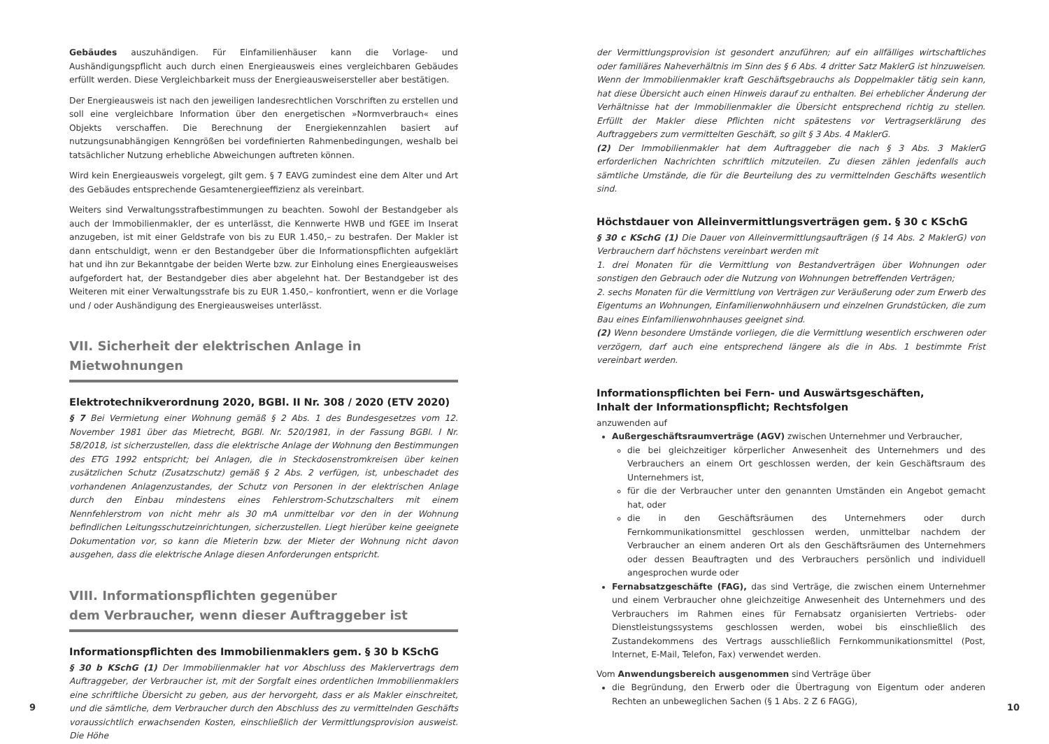Gebäudes auszuhändigen. Für Einfamilienhäuser kann die Vorlage- und Aushändigungspflicht auch durch einen Energieausweis eines vergleichbaren Gebäudes erfüllt werden. Diese Vergleichbarkeit muss der Energieausweisersteller aber bestätigen.
Der Energieausweis ist nach den jeweiligen landesrechtlichen Vorschriften zu erstellen und soll eine vergleichbare Information über den energetischen »Normverbrauch« eines Objekts verschaffen. Die Berechnung der Energiekennzahlen basiert auf nutzungsunabhängigen Kenngrößen bei vordefinierten Rahmenbedingungen, weshalb bei tatsächlicher Nutzung erhebliche Abweichungen auftreten können.
Wird kein Energieausweis vorgelegt, gilt gem. § 7 EAVG zumindest eine dem Alter und Art des Gebäudes entsprechende Gesamtenergieeffizienz als vereinbart.
Weiters sind Verwaltungsstrafbestimmungen zu beachten. Sowohl der Bestandgeber als auch der Immobilienmakler, der es unterlässt, die Kennwerte HWB und fGEE im Inserat anzugeben, ist mit einer Geldstrafe von bis zu EUR 1.450,– zu bestrafen. Der Makler ist dann entschuldigt, wenn er den Bestandgeber über die Informationspflichten aufgeklärt hat und ihn zur Bekanntgabe der beiden Werte bzw. zur Einholung eines Energieausweises aufgefordert hat, der Bestandgeber dies aber abgelehnt hat. Der Bestandgeber ist des Weiteren mit einer Verwaltungsstrafe bis zu EUR 1.450,– konfrontiert, wenn er die Vorlage und / oder Aushändigung des Energieausweises unterlässt.
VII. Sicherheit der elektrischen Anlage in Mietwohnungen
Elektrotechnikverordnung 2020, BGBl. II Nr. 308 / 2020 (ETV 2020)
§ 7 Bei Vermietung einer Wohnung gemäß § 2 Abs. 1 des Bundesgesetzes vom 12. November 1981 über das Mietrecht, BGBl. Nr. 520/1981, in der Fassung BGBl. I Nr. 58/2018, ist sicherzustellen, dass die elektrische Anlage der Wohnung den Bestimmungen des ETG 1992 entspricht; bei Anlagen, die in Steckdosenstromkreisen über keinen zusätzlichen Schutz (Zusatzschutz) gemäß § 2 Abs. 2 verfügen, ist, unbeschadet des vorhandenen Anlagenzustandes, der Schutz von Personen in der elektrischen Anlage durch den Einbau mindestens eines Fehlerstrom-Schutzschalters mit einem Nennfehlerstrom von nicht mehr als 30 mA unmittelbar vor den in der Wohnung befindlichen Leitungsschutzeinrichtungen, sicherzustellen. Liegt hierüber keine geeignete Dokumentation vor, so kann die Mieterin bzw. der Mieter der Wohnung nicht davon ausgehen, dass die elektrische Anlage diesen Anforderungen entspricht.
VIII. Informationspflichten gegenüber
dem Verbraucher, wenn dieser Auftraggeber ist
Informationspflichten des Immobilienmaklers gem. § 30 b KSchG
§ 30 b KSchG (1) Der Immobilienmakler hat vor Abschluss des Maklervertrags dem Auftraggeber, der Verbraucher ist, mit der Sorgfalt eines ordentlichen Immobilienmaklers eine schriftliche Übersicht zu geben, aus der hervorgeht, dass er als Makler einschreitet, und die sämtliche, dem Verbraucher durch den Abschluss des zu vermittelnden Geschäfts voraussichtlich erwachsenden Kosten, einschließlich der Vermittlungsprovision ausweist. Die Höhe
9
der Vermittlungsprovision ist gesondert anzuführen; auf ein allfälliges wirtschaftliches oder familiäres Naheverhältnis im Sinn des § 6 Abs. 4 dritter Satz MaklerG ist hinzuweisen. Wenn der Immobilienmakler kraft Geschäftsgebrauchs als Doppelmakler tätig sein kann, hat diese Übersicht auch einen Hinweis darauf zu enthalten. Bei erheblicher Änderung der Verhältnisse hat der Immobilienmakler die Übersicht entsprechend richtig zu stellen. Erfüllt der Makler diese Pflichten nicht spätestens vor Vertragserklärung des Auftraggebers zum vermittelten Geschäft, so gilt § 3 Abs. 4 MaklerG.
(2) Der Immobilienmakler hat dem Auftraggeber die nach § 3 Abs. 3 MaklerG erforderlichen Nachrichten schriftlich mitzuteilen. Zu diesen zählen jedenfalls auch sämtliche Umstände, die für die Beurteilung des zu vermittelnden Geschäfts wesentlich sind.
Höchstdauer von Alleinvermittlungsverträgen gem. § 30 c KSchG
§ 30 c KSchG (1) Die Dauer von Alleinvermittlungsaufträgen (§ 14 Abs. 2 MaklerG) von Verbrauchern darf höchstens vereinbart werden mit
1. drei Monaten für die Vermittlung von Bestandverträgen über Wohnungen oder sonstigen den Gebrauch oder die Nutzung von Wohnungen betreffenden Verträgen;
2. sechs Monaten für die Vermittlung von Verträgen zur Veräußerung oder zum Erwerb des Eigentums an Wohnungen, Einfamilienwohnhäusern und einzelnen Grundstücken, die zum Bau eines Einfamilienwohnhauses geeignet sind.
(2) Wenn besondere Umstände vorliegen, die die Vermittlung wesentlich erschweren oder verzögern, darf auch eine entsprechend längere als die in Abs. 1 bestimmte Frist vereinbart werden.
Informationspflichten bei Fern- und Auswärtsgeschäften,
Inhalt der Informationspflicht; Rechtsfolgen
anzuwenden auf
Außergeschäftsraumverträge (AGV) zwischen Unternehmer und Verbraucher,
die bei gleichzeitiger körperlicher Anwesenheit des Unternehmers und des Verbrauchers an einem Ort geschlossen werden, der kein Geschäftsraum des Unternehmers ist,
für die der Verbraucher unter den genannten Umständen ein Angebot gemacht hat, oder
die in den Geschäftsräumen des Unternehmers oder durch Fernkommunikationsmittel geschlossen werden, unmittelbar nachdem der Verbraucher an einem anderen Ort als den Geschäftsräumen des Unternehmers oder dessen Beauftragten und des Verbrauchers persönlich und individuell angesprochen wurde oder
Fernabsatzgeschäfte (FAG), das sind Verträge, die zwischen einem Unternehmer und einem Verbraucher ohne gleichzeitige Anwesenheit des Unternehmers und des Verbrauchers im Rahmen eines für Fernabsatz organisierten Vertriebs- oder Dienstleistungssystems geschlossen werden, wobei bis einschließlich des Zustandekommens des Vertrags ausschließlich Fernkommunikationsmittel (Post, Internet, E-Mail, Telefon, Fax) verwendet werden.
Vom Anwendungsbereich ausgenommen sind Verträge über
die Begründung, den Erwerb oder die Übertragung von Eigentum oder anderen Rechten an unbeweglichen Sachen (§ 1 Abs. 2 Z 6 FAGG),
10